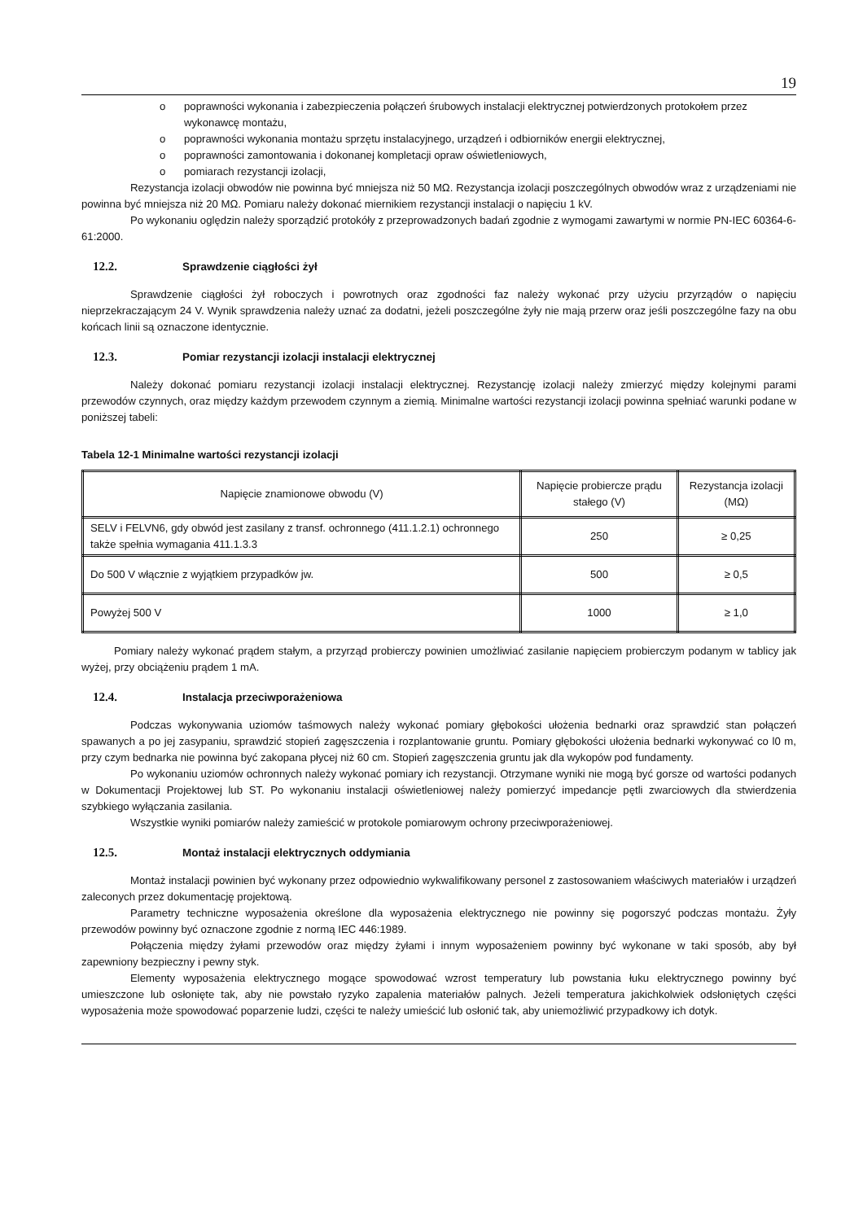19
o poprawności wykonania i zabezpieczenia połączeń śrubowych instalacji elektrycznej potwierdzonych protokołem przez wykonawcę montażu,
o poprawności wykonania montażu sprzętu instalacyjnego, urządzeń i odbiorników energii elektrycznej,
o poprawności zamontowania i dokonanej kompletacji opraw oświetleniowych,
o pomiarach rezystancji izolacji,
Rezystancja izolacji obwodów nie powinna być mniejsza niż 50 MΩ. Rezystancja izolacji poszczególnych obwodów wraz z urządzeniami nie powinna być mniejsza niż 20 MΩ. Pomiaru należy dokonać miernikiem rezystancji instalacji o napięciu 1 kV.
Po wykonaniu oględzin należy sporządzić protokóły z przeprowadzonych badań zgodnie z wymogami zawartymi w normie PN-IEC 60364-6-61:2000.
12.2. Sprawdzenie ciągłości żył
Sprawdzenie ciągłości żył roboczych i powrotnych oraz zgodności faz należy wykonać przy użyciu przyrządów o napięciu nieprzekraczającym 24 V. Wynik sprawdzenia należy uznać za dodatni, jeżeli poszczególne żyły nie mają przerw oraz jeśli poszczególne fazy na obu końcach linii są oznaczone identycznie.
12.3. Pomiar rezystancji izolacji instalacji elektrycznej
Należy dokonać pomiaru rezystancji izolacji instalacji elektrycznej. Rezystancję izolacji należy zmierzyć między kolejnymi parami przewodów czynnych, oraz między każdym przewodem czynnym a ziemią. Minimalne wartości rezystancji izolacji powinna spełniać warunki podane w poniższej tabeli:
Tabela 12-1 Minimalne wartości rezystancji izolacji
| Napięcie znamionowe obwodu (V) | Napięcie probiercze prądu stałego (V) | Rezystancja izolacji (MΩ) |
| SELV i FELVN6, gdy obwód jest zasilany z transf. ochronnego (411.1.2.1) ochronnego także spełnia wymagania 411.1.3.3 | 250 | ≥ 0,25 |
| Do 500 V włącznie z wyjątkiem przypadków jw. | 500 | ≥ 0,5 |
| Powyżej 500 V | 1000 | ≥ 1,0 |
Pomiary należy wykonać prądem stałym, a przyrząd probierczy powinien umożliwiać zasilanie napięciem probierczym podanym w tablicy jak wyżej, przy obciążeniu prądem 1 mA.
12.4. Instalacja przeciwporażeniowa
Podczas wykonywania uziomów taśmowych należy wykonać pomiary głębokości ułożenia bednarki oraz sprawdzić stan połączeń spawanych a po jej zasypaniu, sprawdzić stopień zagęszczenia i rozplantowanie gruntu. Pomiary głębokości ułożenia bednarki wykonywać co l0 m, przy czym bednarka nie powinna być zakopana płycej niż 60 cm. Stopień zagęszczenia gruntu jak dla wykopów pod fundamenty.
Po wykonaniu uziomów ochronnych należy wykonać pomiary ich rezystancji. Otrzymane wyniki nie mogą być gorsze od wartości podanych w Dokumentacji Projektowej lub ST. Po wykonaniu instalacji oświetleniowej należy pomierzyć impedancje pętli zwarciowych dla stwierdzenia szybkiego wyłączania zasilania.
Wszystkie wyniki pomiarów należy zamieścić w protokole pomiarowym ochrony przeciwporażeniowej.
12.5. Montaż instalacji elektrycznych oddymiania
Montaż instalacji powinien być wykonany przez odpowiednio wykwalifikowany personel z zastosowaniem właściwych materiałów i urządzeń zaleconych przez dokumentację projektową.
Parametry techniczne wyposażenia określone dla wyposażenia elektrycznego nie powinny się pogorszyć podczas montażu. Żyły przewodów powinny być oznaczone zgodnie z normą IEC 446:1989.
Połączenia między żyłami przewodów oraz między żyłami i innym wyposażeniem powinny być wykonane w taki sposób, aby był zapewniony bezpieczny i pewny styk.
Elementy wyposażenia elektrycznego mogące spowodować wzrost temperatury lub powstania łuku elektrycznego powinny być umieszczone lub osłonięte tak, aby nie powstało ryzyko zapalenia materiałów palnych. Jeżeli temperatura jakichkolwiek odsłoniętych części wyposażenia może spowodować poparzenie ludzi, części te należy umieścić lub osłonić tak, aby uniemożliwić przypadkowy ich dotyk.